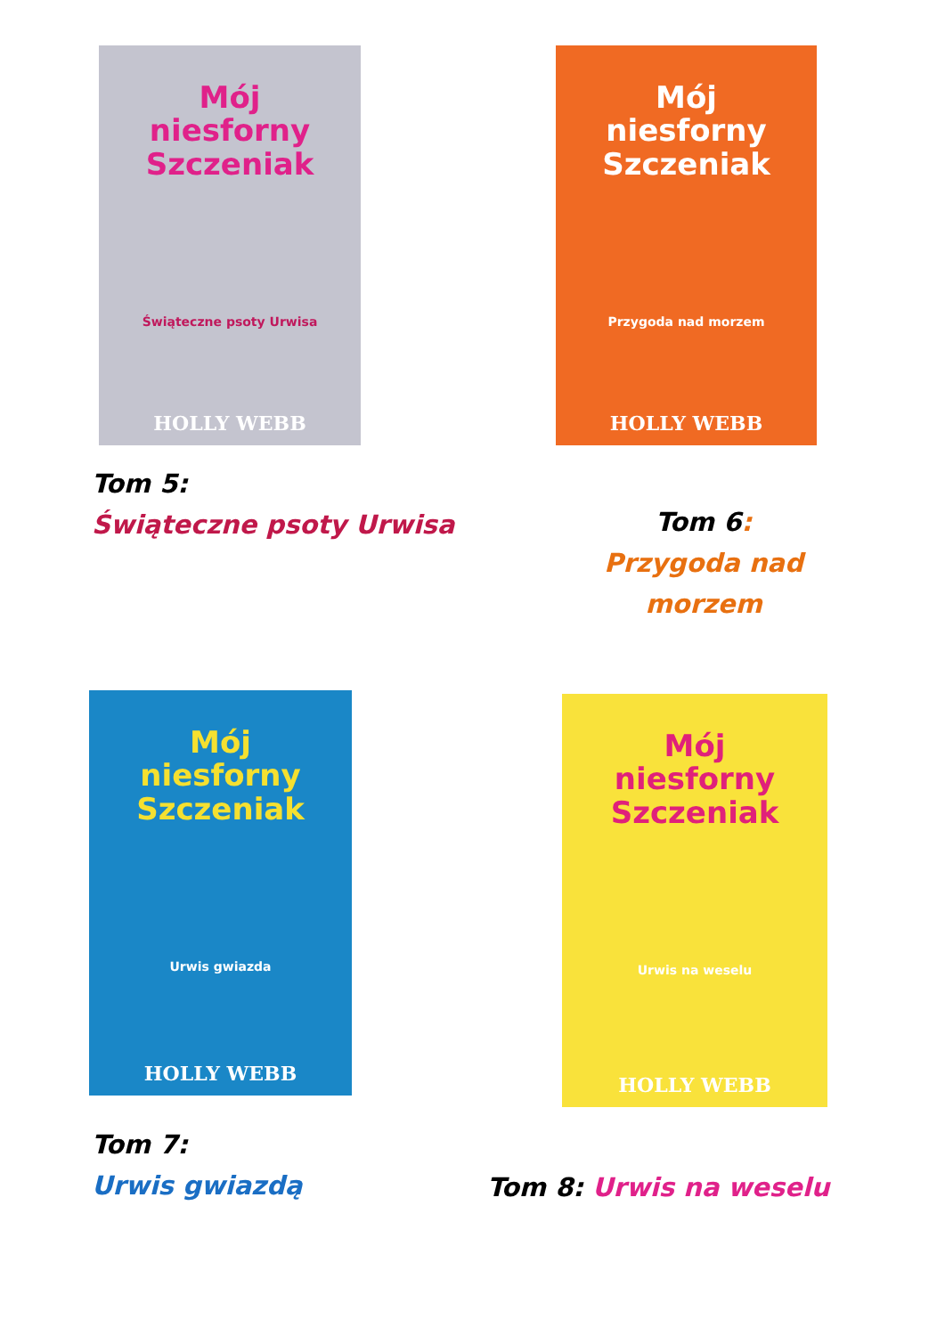Mój niesforny Szczeniak
Świąteczne psoty Urwisa
HOLLY WEBB
Tom 5:
Świąteczne psoty Urwisa
Mój niesforny Szczeniak
Przygoda nad morzem
HOLLY WEBB
Tom 6: Przygoda nad morzem
Mój niesforny Szczeniak
Urwis gwiazda
HOLLY WEBB
Tom 7:
Urwis gwiazdą
Mój niesforny Szczeniak
Urwis na weselu
HOLLY WEBB
Tom 8: Urwis na weselu